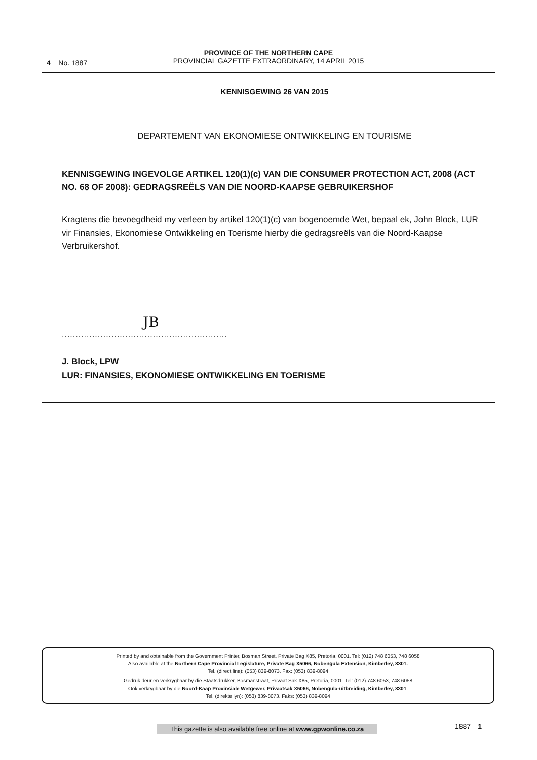4 No. 1887
PROVINCE OF THE NORTHERN CAPE
PROVINCIAL GAZETTE EXTRAORDINARY, 14 APRIL 2015
KENNISGEWING 26 VAN 2015
DEPARTEMENT VAN EKONOMIESE ONTWIKKELING EN TOURISME
KENNISGEWING INGEVOLGE ARTIKEL 120(1)(c) VAN DIE CONSUMER PROTECTION ACT, 2008 (ACT NO. 68 OF 2008): GEDRAGSREËLS VAN DIE NOORD-KAAPSE GEBRUIKERSHOF
Kragtens die bevoegdheid my verleen by artikel 120(1)(c) van bogenoemde Wet, bepaal ek, John Block, LUR vir Finansies, Ekonomiese Ontwikkeling en Toerisme hierby die gedragsreëls van die Noord-Kaapse Verbruikershof.
JB
............................................................
J. Block, LPW
LUR: FINANSIES, EKONOMIESE ONTWIKKELING EN TOERISME
Printed by and obtainable from the Government Printer, Bosman Street, Private Bag X85, Pretoria, 0001. Tel: (012) 748 6053, 748 6058
Also available at the Northern Cape Provincial Legislature, Private Bag X5066, Nobengula Extension, Kimberley, 8301.
Tel. (direct line): (053) 839-8073. Fax: (053) 839-8094
Gedruk deur en verkrygbaar by die Staatsdrukker, Bosmanstraat, Privaat Sak X85, Pretoria, 0001. Tel: (012) 748 6053, 748 6058
Ook verkrygbaar by die Noord-Kaap Provinsiale Wetgewer, Privaatsak X5066, Nobengula-uitbreiding, Kimberley, 8301.
Tel. (direkte lyn): (053) 839-8073. Faks: (053) 839-8094
This gazette is also available free online at www.gpwonline.co.za
1887—1